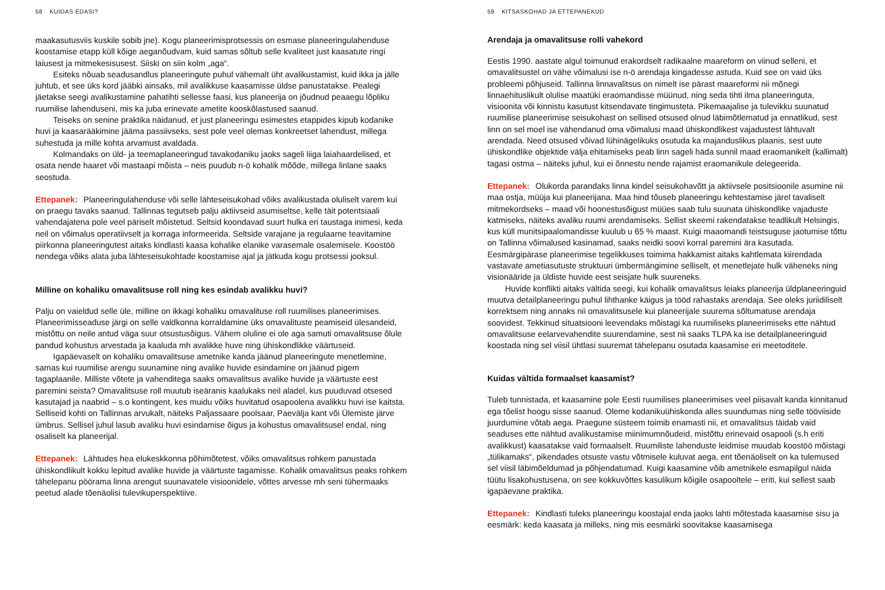58 KUIDAS EDASI?
maakasutusviis kuskile sobib jne). Kogu planeerimisprotsessis on esmase planeeringulahenduse koostamise etapp küll kõige aeganõudvam, kuid samas sõltub selle kvaliteet just kaasatute ringi laiusest ja mitmekesisusest. Siiski on siin kolm „aga“.
Esiteks nõuab seadusandlus planeeringute puhul vähemalt üht avalikustamist, kuid ikka ja jälle juhtub, et see üks kord jääbki ainsaks, mil avalikkuse kaasamisse üldse panustatakse. Pealegi jäetakse seegi avalikustamine pahatihti sellesse faasi, kus planeerija on jõudnud peaaegu lõpliku ruumilise lahenduseni, mis ka juba erinevate ametite kooskõlastused saanud.
Teiseks on senine praktika näidanud, et just planeeringu esimestes etappides kipub kodanike huvi ja kaasarääkimine jääma passiivseks, sest pole veel olemas konkreetset lahendust, millega suhestuda ja mille kohta arvamust avaldada.
Kolmandaks on üld- ja teemaplaneeringud tavakodaniku jaoks sageli liiga laiahaardelised, et osata nende haaret või mastaapi mõista – neis puudub n-ö kohalik mõõde, millega linlane saaks seostuda.
Ettepanek: Planeeringulahenduse või selle lähteseisukohad võiks avalikustada oluliselt varem kui on praegu tavaks saanud. Tallinnas tegutseb palju aktiivseid asumiseltse, kelle täit potentsiaali vahendajatena pole veel päriselt mõistetud. Seltsid koondavad suurt hulka eri taustaga inimesi, keda neil on võimalus operatiivselt ja korraga informeerida. Seltside varajane ja regulaarne teavitamine piirkonna planeeringutest aitaks kindlasti kaasa kohalike elanike varasemale osalemisele. Koostöö nendega võiks alata juba lähteseisukohtade koostamise ajal ja jätkuda kogu protsessi jooksul.
Milline on kohaliku omavalitsuse roll ning kes esindab avalikku huvi?
Palju on vaieldud selle üle, milline on ikkagi kohaliku omavalituse roll ruumilises planeerimises. Planeerimisseaduse järgi on selle valdkonna korraldamine üks omavalituste peamiseid ülesandeid, mistõttu on neile antud väga suur otsustusõigus. Vähem oluline ei ole aga samuti omavalitsuse õlule pandud kohustus arvestada ja kaaluda mh avalikke huve ning ühiskondlikke väärtuseid.
Igapäevaselt on kohaliku omavalitsuse ametnike kanda jäänud planeeringute menetlemine, samas kui ruumilise arengu suunamine ning avalike huvide esindamine on jäänud pigem tagaplaanile. Milliste võtete ja vahenditega saaks omavalitsus avalike huvide ja väärtuste eest paremini seista? Omavalitsuse roll muutub iseäranis kaalukaks neil aladel, kus puuduvad otsesed kasutajad ja naabrid – s.o kontingent, kes muidu võiks huvitatud osapoolena avalikku huvi ise kaitsta. Selliseid kohti on Tallinnas arvukalt, näiteks Paljassaare poolsaar, Paevälja kant või Ülemiste järve ümbrus. Sellisel juhul lasub avaliku huvi esindamise õigus ja kohustus omavalitsusel endal, ning osaliselt ka planeerijal.
Ettepanek: Lähtudes hea elukeskkonna põhimõtetest, võiks omavalitsus rohkem panustada ühiskondlikult kokku lepitud avalike huvide ja väärtuste tagamisse. Kohalik omavalitsus peaks rohkem tähelepanu pöörama linna arengut suunavatele visioonidele, võttes arvesse mh seni tühermaaks peetud alade tõenäolisi tulevikuperspektiive.
59 KITSASKOHAD JA ETTEPANEKUD
Arendaja ja omavalitsuse rolli vahekord
Eestis 1990. aastate algul toimunud erakordselt radikaalne maareform on viinud selleni, et omavalitsustel on vähe võimalusi ise n-ö arendaja kingadesse astuda. Kuid see on vaid üks probleemi põhjuseid. Tallinna linnavalitsus on nimelt ise pärast maareformi nii mõnegi linnaehituslikult olulise maatüki eraomandisse müünud, ning seda tihti ilma planeeringuta, visioonita või kinnistu kasutust kitsendavate tingimusteta. Pikemaajalise ja tulevikku suunatud ruumilise planeerimise seisukohast on sellised otsused olnud läbimõtlematud ja ennatlikud, sest linn on sel moel ise vähendanud oma võimalusi maad ühiskondlikest vajadustest lähtuvalt arendada. Need otsused võivad lühinägelikuks osutuda ka majanduslikus plaanis, sest uute ühiskondlike objektide välja ehitamiseks peab linn sageli häda sunnil maad eraomanikelt (kallimalt) tagasi ostma – näiteks juhul, kui ei õnnestu nende rajamist eraomanikule delegeerida.
Ettepanek: Olukorda parandaks linna kindel seisukohavõtt ja aktiivsele positsioonile asumine nii maa ostja, müüja kui planeerijana. Maa hind tõuseb planeeringu kehtestamise järel tavaliselt mitmekordseks – maad või hoonestusõigust müües saab tulu suunata ühiskondlike vajaduste katmiseks, näiteks avaliku ruumi arendamiseks. Sellist skeemi rakendatakse teadlikult Helsingis, kus küll munitsipaalomandisse kuulub u 65 % maast. Kuigi maaomandi teistsuguse jaotumise tõttu on Tallinna võimalused kasinamad, saaks neidki soovi korral paremini ära kasutada. Eesmärgipärase planeerimise tegelikkuses toimima hakkamist aitaks kahtlemata kiirendada vastavate ametiasutuste struktuuri ümbermängimine selliselt, et menetlejate hulk väheneks ning visionääride ja üldiste huvide eest seisjate hulk suureneks.
Huvide konflikti aitaks vältida seegi, kui kohalik omavalitsus leiaks planeerija üldplaneeringuid muutva detailplaneeringu puhul lihthanke käigus ja tööd rahastaks arendaja. See oleks juriidiliselt korrektsem ning annaks nii omavalitsusele kui planeerijale suurema sõltumatuse arendaja soovidest. Tekkinud situatsiooni leevendaks mõistagi ka ruumiliseks planeerimiseks ette nähtud omavalitsuse eelarvevahendite suurendamine, sest nii saaks TLPA ka ise detailplaneeringuid koostada ning sel viisil ühtlasi suuremat tähelepanu osutada kaasamise eri meetoditele.
Kuidas vältida formaalset kaasamist?
Tuleb tunnistada, et kaasamine pole Eesti ruumilises planeerimises veel piisavalt kanda kinnitanud ega tõelist hoogu sisse saanud. Oleme kodanikuühiskonda alles suundumas ning selle tööviiside juurdumine võtab aega. Praegune süsteem toimib enamasti nii, et omavalitsus täidab vaid seaduses ette nähtud avalikustamise miinimumnõudeid, mistõttu erinevaid osapooli (s.h eriti avalikkust) kaasatakse vaid formaalselt. Ruumiliste lahenduste leidmise muudab koostöö mõistagi „tülikamaks“, pikendades otsuste vastu võtmisele kuluvat aega, ent tõenäoliselt on ka tulemused sel viisil läbimõeldumad ja põhjendatumad. Kuigi kaasamine võib ametnikele esmapilgul näida tüütu lisakohustusena, on see kokkuvõttes kasulikum kõigile osapooltele – eriti, kui sellest saab igapäevane praktika.
Ettepanek: Kindlasti tuleks planeeringu koostajal enda jaoks lahti mõtestada kaasamise sisu ja eesmärk: keda kaasata ja milleks, ning mis eesmärki soovitakse kaasamisega